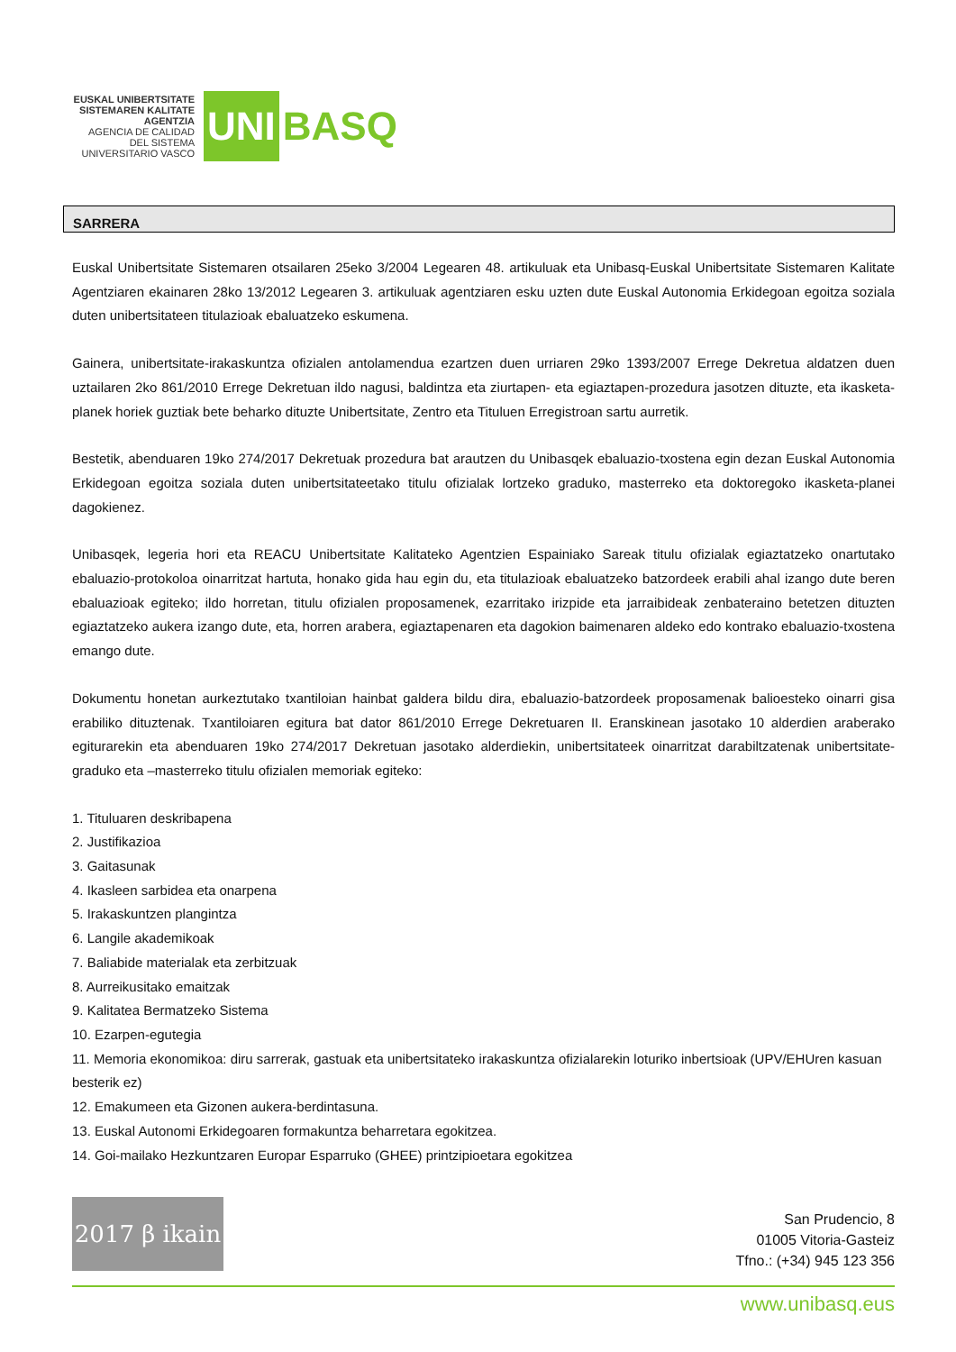EUSKAL UNIBERTSITATE SISTEMAREN KALITATE AGENTZIA
AGENCIA DE CALIDAD DEL SISTEMA UNIVERSITARIO VASCO
UNI BASQ
SARRERA
Euskal Unibertsitate Sistemaren otsailaren 25eko 3/2004 Legearen 48. artikuluak eta Unibasq-Euskal Unibertsitate Sistemaren Kalitate Agentziaren ekainaren 28ko 13/2012 Legearen 3. artikuluak agentziaren esku uzten dute Euskal Autonomia Erkidegoan egoitza soziala duten unibertsitateen titulazioak ebaluatzeko eskumena.
Gainera, unibertsitate-irakaskuntza ofizialen antolamendua ezartzen duen urriaren 29ko 1393/2007 Errege Dekretua aldatzen duen uztailaren 2ko 861/2010 Errege Dekretuan ildo nagusi, baldintza eta ziurtapen- eta egiaztapen-prozedura jasotzen dituzte, eta ikasketa-planek horiek guztiak bete beharko dituzte Unibertsitate, Zentro eta Tituluen Erregistroan sartu aurretik.
Bestetik, abenduaren 19ko 274/2017 Dekretuak prozedura bat arautzen du Unibasqek ebaluazio-txostena egin dezan Euskal Autonomia Erkidegoan egoitza soziala duten unibertsitateetako titulu ofizialak lortzeko graduko, masterreko eta doktoregoko ikasketa-planei dagokienez.
Unibasqek, legeria hori eta REACU Unibertsitate Kalitateko Agentzien Espainiako Sareak titulu ofizialak egiaztatzeko onartutako ebaluazio-protokoloa oinarritzat hartuta, honako gida hau egin du, eta titulazioak ebaluatzeko batzordeek erabili ahal izango dute beren ebaluazioak egiteko; ildo horretan, titulu ofizialen proposamenek, ezarritako irizpide eta jarraibideak zenbateraino betetzen dituzten egiaztatzeko aukera izango dute, eta, horren arabera, egiaztapenaren eta dagokion baimenaren aldeko edo kontrako ebaluazio-txostena emango dute.
Dokumentu honetan aurkeztutako txantiloian hainbat galdera bildu dira, ebaluazio-batzordeek proposamenak balioesteko oinarri gisa erabiliko dituztenak. Txantiloiaren egitura bat dator 861/2010 Errege Dekretuaren II. Eranskinean jasotako 10 alderdien araberako egiturarekin eta abenduaren 19ko 274/2017 Dekretuan jasotako alderdiekin, unibertsitateek oinarritzat darabiltzatenak unibertsitate-graduko eta –masterreko titulu ofizialen memoriak egiteko:
1. Tituluaren deskribapena
2. Justifikazioa
3. Gaitasunak
4. Ikasleen sarbidea eta onarpena
5. Irakaskuntzen plangintza
6. Langile akademikoak
7. Baliabide materialak eta zerbitzuak
8. Aurreikusitako emaitzak
9. Kalitatea Bermatzeko Sistema
10. Ezarpen-egutegia
11. Memoria ekonomikoa: diru sarrerak, gastuak eta unibertsitateko irakaskuntza ofizialarekin loturiko inbertsioak (UPV/EHUren kasuan besterik ez)
12. Emakumeen eta Gizonen aukera-berdintasuna.
13. Euskal Autonomi Erkidegoaren formakuntza beharretara egokitzea.
14. Goi-mailako Hezkuntzaren Europar Esparruko (GHEE) printzipioetara egokitzea
2017 β ikain
San Prudencio, 8
01005 Vitoria-Gasteiz
Tfno.: (+34) 945 123 356
www.unibasq.eus